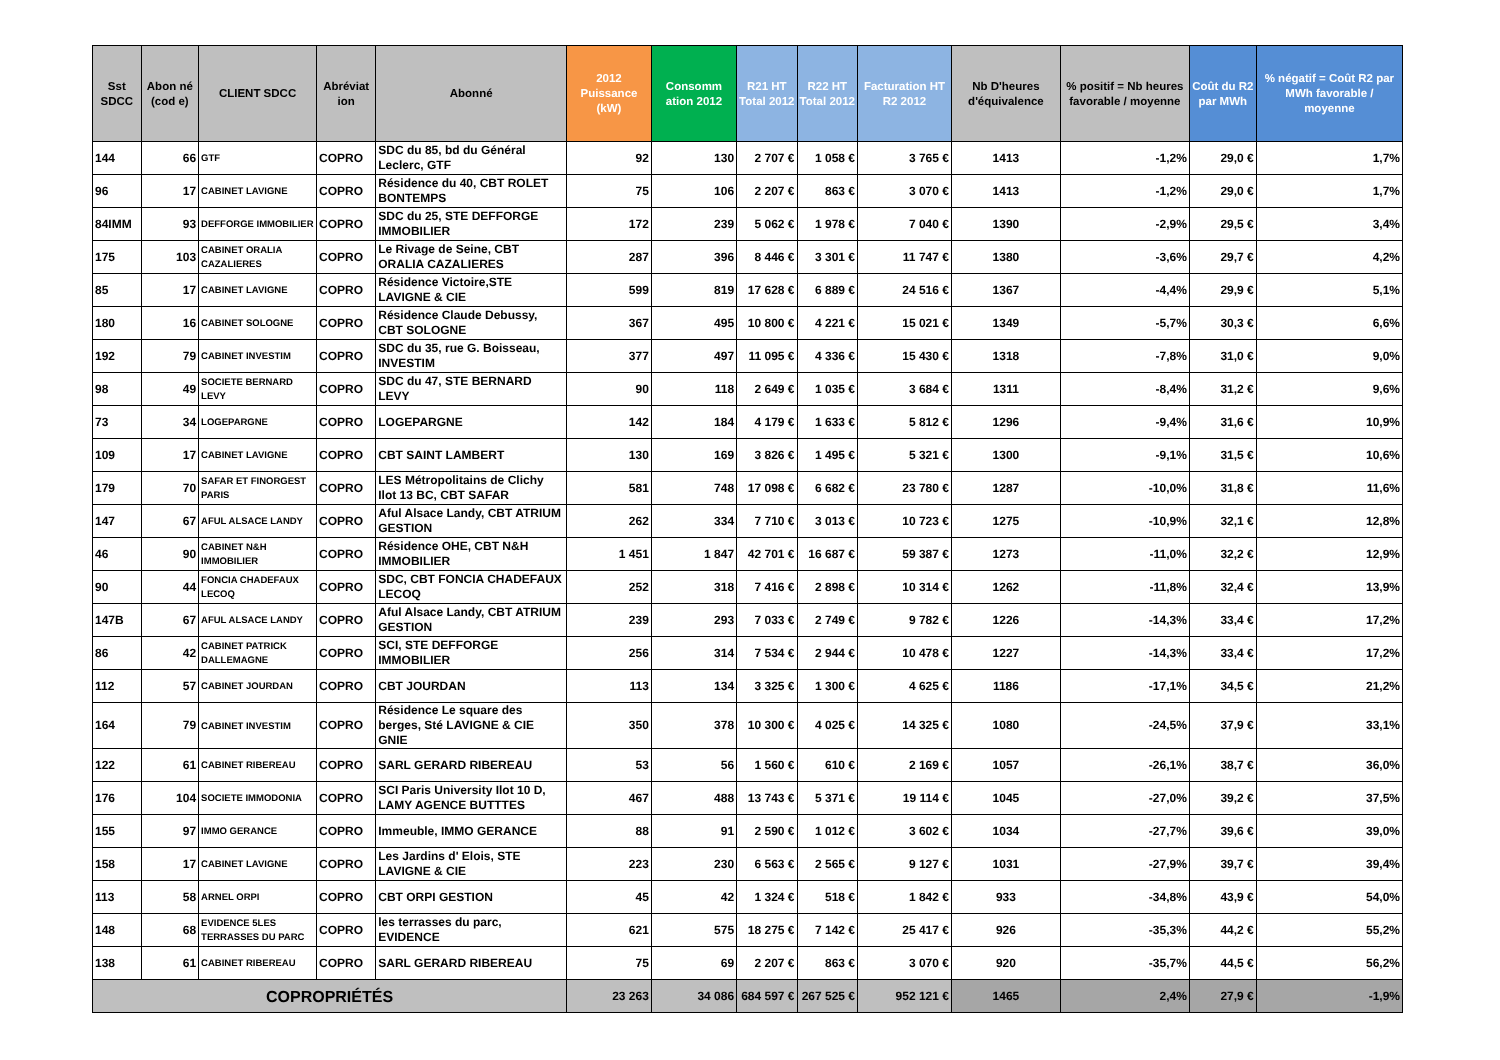| Sst SDCC | Abon né (cod e) | CLIENT SDCC | Abréviat ion | Abonné | 2012 Puissance (kW) | Consomm ation 2012 | R21 HT Total 2012 | R22 HT Total 2012 | Facturation HT R2 2012 | Nb D'heures d'équivalence | % positif = Nb heures favorable / moyenne | Coût du R2 par MWh | % négatif = Coût R2 par MWh favorable / moyenne |
| --- | --- | --- | --- | --- | --- | --- | --- | --- | --- | --- | --- | --- | --- |
| 144 | 66 | GTF | COPRO | SDC du 85, bd du Général Leclerc, GTF | 92 | 130 | 2 707 € | 1 058 € | 3 765 € | 1413 | -1,2% | 29,0 € | 1,7% |
| 96 | 17 | CABINET LAVIGNE | COPRO | Résidence du 40, CBT ROLET BONTEMPS | 75 | 106 | 2 207 € | 863 € | 3 070 € | 1413 | -1,2% | 29,0 € | 1,7% |
| 84IMM | 93 | DEFFORGE IMMOBILIER | COPRO | SDC du 25, STE DEFFORGE IMMOBILIER | 172 | 239 | 5 062 € | 1 978 € | 7 040 € | 1390 | -2,9% | 29,5 € | 3,4% |
| 175 | 103 | CABINET ORALIA CAZALIERES | COPRO | Le Rivage de Seine, CBT ORALIA CAZALIERES | 287 | 396 | 8 446 € | 3 301 € | 11 747 € | 1380 | -3,6% | 29,7 € | 4,2% |
| 85 | 17 | CABINET LAVIGNE | COPRO | Résidence Victoire,STE LAVIGNE & CIE | 599 | 819 | 17 628 € | 6 889 € | 24 516 € | 1367 | -4,4% | 29,9 € | 5,1% |
| 180 | 16 | CABINET SOLOGNE | COPRO | Résidence Claude Debussy, CBT SOLOGNE | 367 | 495 | 10 800 € | 4 221 € | 15 021 € | 1349 | -5,7% | 30,3 € | 6,6% |
| 192 | 79 | CABINET INVESTIM | COPRO | SDC du 35, rue G. Boisseau, INVESTIM | 377 | 497 | 11 095 € | 4 336 € | 15 430 € | 1318 | -7,8% | 31,0 € | 9,0% |
| 98 | 49 | SOCIETE BERNARD LEVY | COPRO | SDC du 47, STE BERNARD LEVY | 90 | 118 | 2 649 € | 1 035 € | 3 684 € | 1311 | -8,4% | 31,2 € | 9,6% |
| 73 | 34 | LOGEPARGNE | COPRO | LOGEPARGNE | 142 | 184 | 4 179 € | 1 633 € | 5 812 € | 1296 | -9,4% | 31,6 € | 10,9% |
| 109 | 17 | CABINET LAVIGNE | COPRO | CBT SAINT LAMBERT | 130 | 169 | 3 826 € | 1 495 € | 5 321 € | 1300 | -9,1% | 31,5 € | 10,6% |
| 179 | 70 | SAFAR ET FINORGEST PARIS | COPRO | LES Métropolitains de Clichy Ilot 13 BC, CBT SAFAR | 581 | 748 | 17 098 € | 6 682 € | 23 780 € | 1287 | -10,0% | 31,8 € | 11,6% |
| 147 | 67 | AFUL ALSACE LANDY | COPRO | Aful Alsace Landy, CBT ATRIUM GESTION | 262 | 334 | 7 710 € | 3 013 € | 10 723 € | 1275 | -10,9% | 32,1 € | 12,8% |
| 46 | 90 | CABINET N&H IMMOBILIER | COPRO | Résidence OHE, CBT N&H IMMOBILIER | 1 451 | 1 847 | 42 701 € | 16 687 € | 59 387 € | 1273 | -11,0% | 32,2 € | 12,9% |
| 90 | 44 | FONCIA CHADEFAUX LECOQ | COPRO | SDC, CBT FONCIA CHADEFAUX LECOQ | 252 | 318 | 7 416 € | 2 898 € | 10 314 € | 1262 | -11,8% | 32,4 € | 13,9% |
| 147B | 67 | AFUL ALSACE LANDY | COPRO | Aful Alsace Landy, CBT ATRIUM GESTION | 239 | 293 | 7 033 € | 2 749 € | 9 782 € | 1226 | -14,3% | 33,4 € | 17,2% |
| 86 | 42 | CABINET PATRICK DALLEMAGNE | COPRO | SCI, STE DEFFORGE IMMOBILIER | 256 | 314 | 7 534 € | 2 944 € | 10 478 € | 1227 | -14,3% | 33,4 € | 17,2% |
| 112 | 57 | CABINET JOURDAN | COPRO | CBT JOURDAN | 113 | 134 | 3 325 € | 1 300 € | 4 625 € | 1186 | -17,1% | 34,5 € | 21,2% |
| 164 | 79 | CABINET INVESTIM | COPRO | Résidence Le square des berges, Sté LAVIGNE & CIE GNIE | 350 | 378 | 10 300 € | 4 025 € | 14 325 € | 1080 | -24,5% | 37,9 € | 33,1% |
| 122 | 61 | CABINET RIBEREAU | COPRO | SARL GERARD RIBEREAU | 53 | 56 | 1 560 € | 610 € | 2 169 € | 1057 | -26,1% | 38,7 € | 36,0% |
| 176 | 104 | SOCIETE IMMODONIA | COPRO | SCI Paris University Ilot 10 D, LAMY AGENCE BUTTTES | 467 | 488 | 13 743 € | 5 371 € | 19 114 € | 1045 | -27,0% | 39,2 € | 37,5% |
| 155 | 97 | IMMO GERANCE | COPRO | Immeuble, IMMO GERANCE | 88 | 91 | 2 590 € | 1 012 € | 3 602 € | 1034 | -27,7% | 39,6 € | 39,0% |
| 158 | 17 | CABINET LAVIGNE | COPRO | Les Jardins d' Elois, STE LAVIGNE & CIE | 223 | 230 | 6 563 € | 2 565 € | 9 127 € | 1031 | -27,9% | 39,7 € | 39,4% |
| 113 | 58 | ARNEL ORPI | COPRO | CBT ORPI GESTION | 45 | 42 | 1 324 € | 518 € | 1 842 € | 933 | -34,8% | 43,9 € | 54,0% |
| 148 | 68 | EVIDENCE 5LES TERRASSES DU PARC | COPRO | les terrasses du parc, EVIDENCE | 621 | 575 | 18 275 € | 7 142 € | 25 417 € | 926 | -35,3% | 44,2 € | 55,2% |
| 138 | 61 | CABINET RIBEREAU | COPRO | SARL GERARD RIBEREAU | 75 | 69 | 2 207 € | 863 € | 3 070 € | 920 | -35,7% | 44,5 € | 56,2% |
| COPROPRIÉTÉS | | | | | 23 263 | 34 086 | 684 597 € | 267 525 € | 952 121 € | 1465 | 2,4% | 27,9 € | -1,9% |